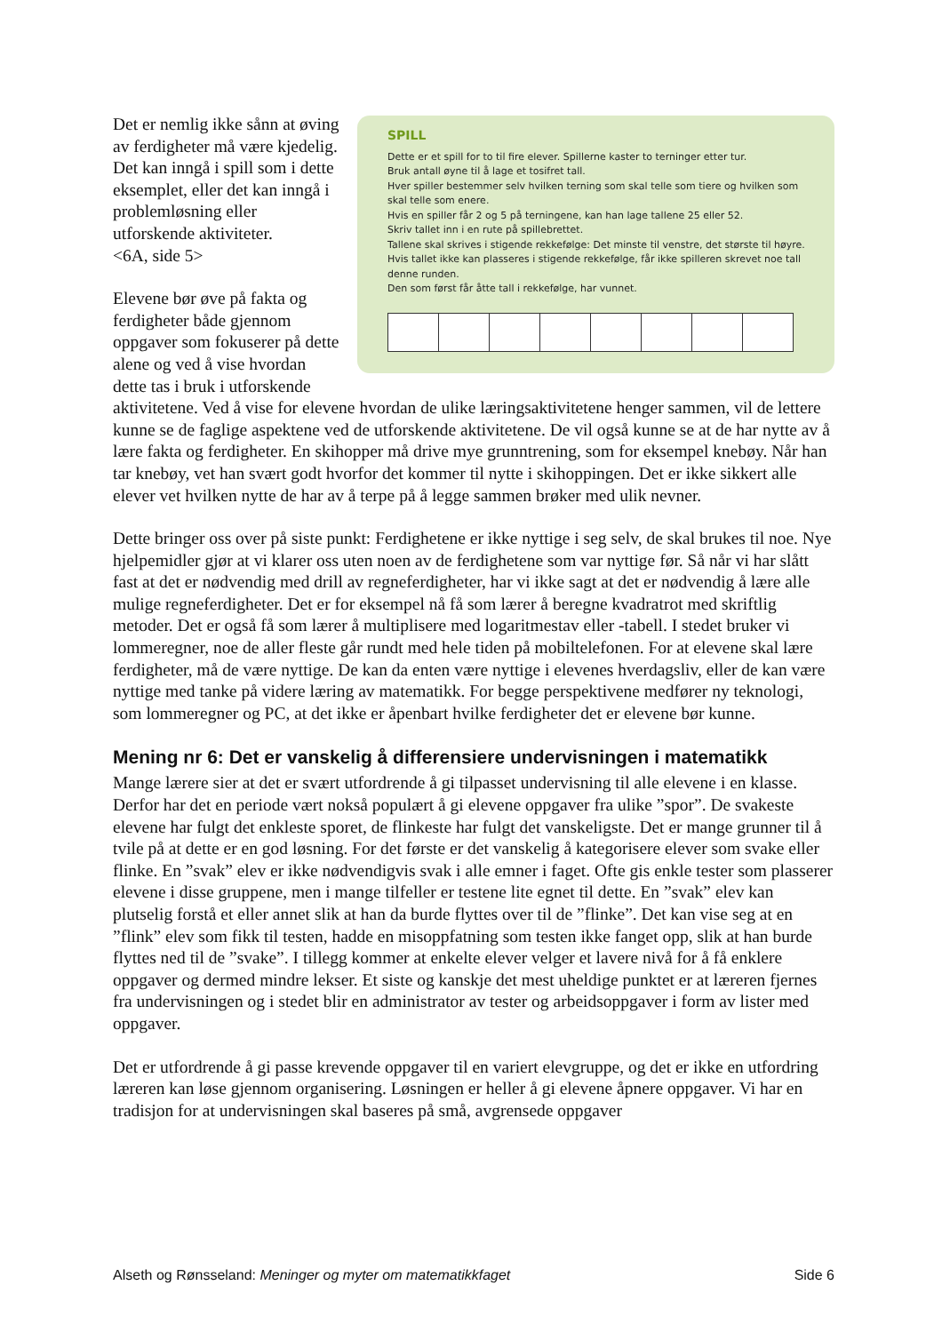SPILL
Dette er et spill for to til fire elever. Spillerne kaster to terninger etter tur.
Bruk antall øyne til å lage et tosifret tall.
Hver spiller bestemmer selv hvilken terning som skal telle som tiere og hvilken som skal telle som enere.
Hvis en spiller får 2 og 5 på terningene, kan han lage tallene 25 eller 52.
Skriv tallet inn i en rute på spillebrettet.
Tallene skal skrives i stigende rekkefølge: Det minste til venstre, det største til høyre.
Hvis tallet ikke kan plasseres i stigende rekkefølge, får ikke spilleren skrevet noe tall denne runden.
Den som først får åtte tall i rekkefølge, har vunnet.
Det er nemlig ikke sånn at øving av ferdigheter må være kjedelig. Det kan inngå i spill som i dette eksemplet, eller det kan inngå i problemløsning eller utforskende aktiviteter.
<6A, side 5>
Elevene bør øve på fakta og ferdigheter både gjennom oppgaver som fokuserer på dette alene og ved å vise hvordan dette tas i bruk i utforskende aktivitetene. Ved å vise for elevene hvordan de ulike læringsaktivitetene henger sammen, vil de lettere kunne se de faglige aspektene ved de utforskende aktivitetene. De vil også kunne se at de har nytte av å lære fakta og ferdigheter. En skihopper må drive mye grunntrening, som for eksempel knebøy. Når han tar knebøy, vet han svært godt hvorfor det kommer til nytte i skihoppingen. Det er ikke sikkert alle elever vet hvilken nytte de har av å terpe på å legge sammen brøker med ulik nevner.
Dette bringer oss over på siste punkt: Ferdighetene er ikke nyttige i seg selv, de skal brukes til noe. Nye hjelpemidler gjør at vi klarer oss uten noen av de ferdighetene som var nyttige før. Så når vi har slått fast at det er nødvendig med drill av regneferdigheter, har vi ikke sagt at det er nødvendig å lære alle mulige regneferdigheter. Det er for eksempel nå få som lærer å beregne kvadratrot med skriftlig metoder. Det er også få som lærer å multiplisere med logaritmestav eller -tabell. I stedet bruker vi lommeregner, noe de aller fleste går rundt med hele tiden på mobiltelefonen. For at elevene skal lære ferdigheter, må de være nyttige. De kan da enten være nyttige i elevenes hverdagsliv, eller de kan være nyttige med tanke på videre læring av matematikk. For begge perspektivene medfører ny teknologi, som lommeregner og PC, at det ikke er åpenbart hvilke ferdigheter det er elevene bør kunne.
Mening nr 6: Det er vanskelig å differensiere undervisningen i matematikk
Mange lærere sier at det er svært utfordrende å gi tilpasset undervisning til alle elevene i en klasse. Derfor har det en periode vært nokså populært å gi elevene oppgaver fra ulike ”spor”. De svakeste elevene har fulgt det enkleste sporet, de flinkeste har fulgt det vanskeligste. Det er mange grunner til å tvile på at dette er en god løsning. For det første er det vanskelig å kategorisere elever som svake eller flinke. En ”svak” elev er ikke nødvendigvis svak i alle emner i faget. Ofte gis enkle tester som plasserer elevene i disse gruppene, men i mange tilfeller er testene lite egnet til dette. En ”svak” elev kan plutselig forstå et eller annet slik at han da burde flyttes over til de ”flinke”. Det kan vise seg at en ”flink” elev som fikk til testen, hadde en misoppfatning som testen ikke fanget opp, slik at han burde flyttes ned til de ”svake”. I tillegg kommer at enkelte elever velger et lavere nivå for å få enklere oppgaver og dermed mindre lekser. Et siste og kanskje det mest uheldige punktet er at læreren fjernes fra undervisningen og i stedet blir en administrator av tester og arbeidsoppgaver i form av lister med oppgaver.
Det er utfordrende å gi passe krevende oppgaver til en variert elevgruppe, og det er ikke en utfordring læreren kan løse gjennom organisering. Løsningen er heller å gi elevene åpnere oppgaver. Vi har en tradisjon for at undervisningen skal baseres på små, avgrensede oppgaver
Alseth og Rønsseland: Meninger og myter om matematikkfaget Side 6